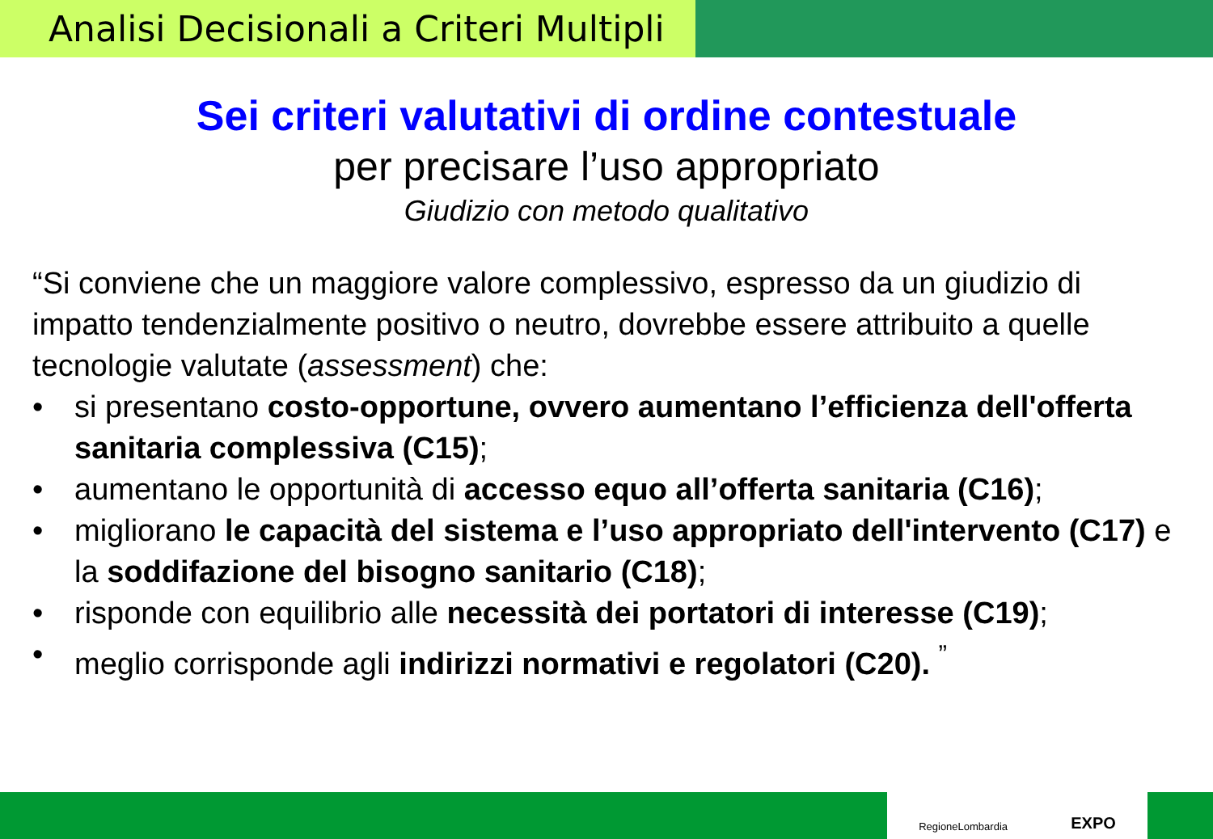Analisi Decisionali a Criteri Multipli
Sei criteri valutativi di ordine contestuale
per precisare l’uso appropriato
Giudizio con metodo qualitativo
“Si conviene che un maggiore valore complessivo, espresso da un giudizio di impatto tendenzialmente positivo o neutro, dovrebbe essere attribuito a quelle tecnologie valutate (assessment) che:
• si presentano costo-opportune, ovvero aumentano l’efficienza dell'offerta sanitaria complessiva (C15);
• aumentano le opportunità di accesso equo all’offerta sanitaria (C16);
• migliorano le capacità del sistema e l’uso appropriato dell'intervento (C17) e la soddifazione del bisogno sanitario (C18);
• risponde con equilibrio alle necessità dei portatori di interesse (C19);
• meglio corrisponde agli indirizzi normativi e regolatori (C20). <sup>”</sup>
RegioneLombardia EXPO